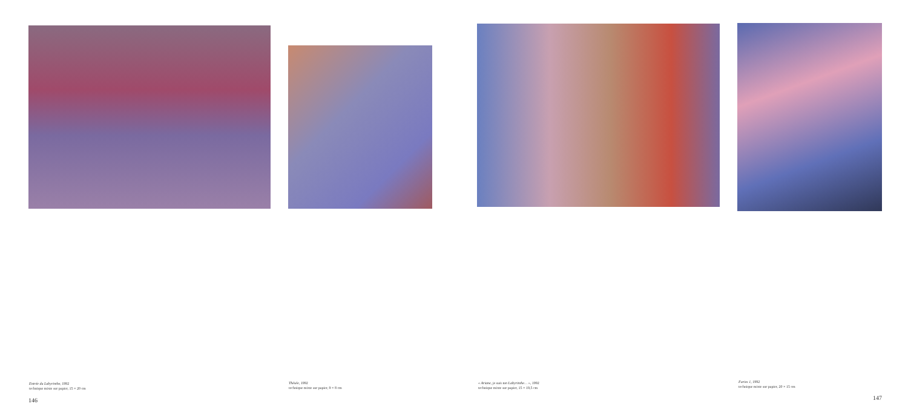Entrée du Labyrinthe, 1992
technique mixte sur papier, 15 × 20 cm
Thésée, 1992
technique mixte sur papier, 9 × 8 cm
« Ariane, je suis ton Labyrinthe… », 1992
technique mixte sur papier, 15 × 19,5 cm
Furies 1, 1992
technique mixte sur papier, 20 × 15 cm
146 147